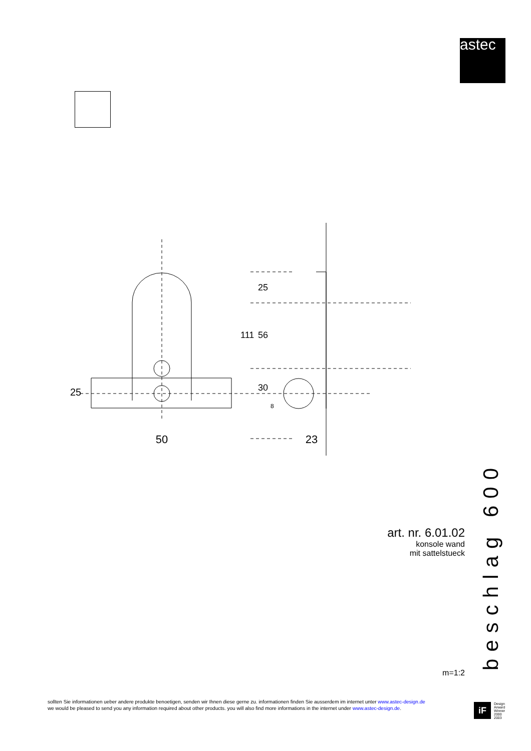astec
50
23
25
25
56
111
30
8
art. nr. 6.01.02
konsole wand
mit sattelstueck
m=1:2
beschlag 600
sollten Sie informationen ueber andere produkte benoetigen, senden wir Ihnen diese gerne zu. informationen finden Sie ausserdem im internet unter www.astec-design.de
we would be pleased to send you any information required about other products. you will also find more informations in the internet under www.astec-design.de.
iF
Design
Arward
Winner
2000
2003